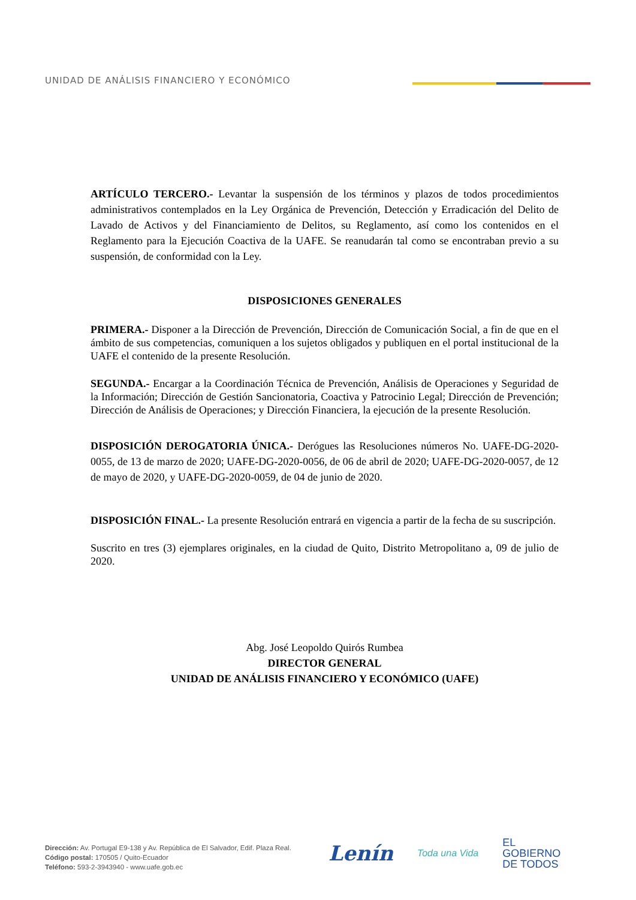UNIDAD DE ANÁLISIS FINANCIERO Y ECONÓMICO
ARTÍCULO TERCERO.- Levantar la suspensión de los términos y plazos de todos procedimientos administrativos contemplados en la Ley Orgánica de Prevención, Detección y Erradicación del Delito de Lavado de Activos y del Financiamiento de Delitos, su Reglamento, así como los contenidos en el Reglamento para la Ejecución Coactiva de la UAFE. Se reanudarán tal como se encontraban previo a su suspensión, de conformidad con la Ley.
DISPOSICIONES GENERALES
PRIMERA.- Disponer a la Dirección de Prevención, Dirección de Comunicación Social, a fin de que en el ámbito de sus competencias, comuniquen a los sujetos obligados y publiquen en el portal institucional de la UAFE el contenido de la presente Resolución.
SEGUNDA.- Encargar a la Coordinación Técnica de Prevención, Análisis de Operaciones y Seguridad de la Información; Dirección de Gestión Sancionatoria, Coactiva y Patrocinio Legal; Dirección de Prevención; Dirección de Análisis de Operaciones; y Dirección Financiera, la ejecución de la presente Resolución.
DISPOSICIÓN DEROGATORIA ÚNICA.- Derógues las Resoluciones números No. UAFE-DG-2020-0055, de 13 de marzo de 2020; UAFE-DG-2020-0056, de 06 de abril de 2020; UAFE-DG-2020-0057, de 12 de mayo de 2020, y UAFE-DG-2020-0059, de 04 de junio de 2020.
DISPOSICIÓN FINAL.- La presente Resolución entrará en vigencia a partir de la fecha de su suscripción.
Suscrito en tres (3) ejemplares originales, en la ciudad de Quito, Distrito Metropolitano a, 09 de julio de 2020.
Abg. José Leopoldo Quirós Rumbea
DIRECTOR GENERAL
UNIDAD DE ANÁLISIS FINANCIERO Y ECONÓMICO (UAFE)
Dirección: Av. Portugal E9-138 y Av. República de El Salvador, Edif. Plaza Real.
Código postal: 170505 / Quito-Ecuador
Teléfono: 593-2-3943940 - www.uafe.gob.ec
Lenín Toda una Vida EL
GOBIERNO
DE TODOS